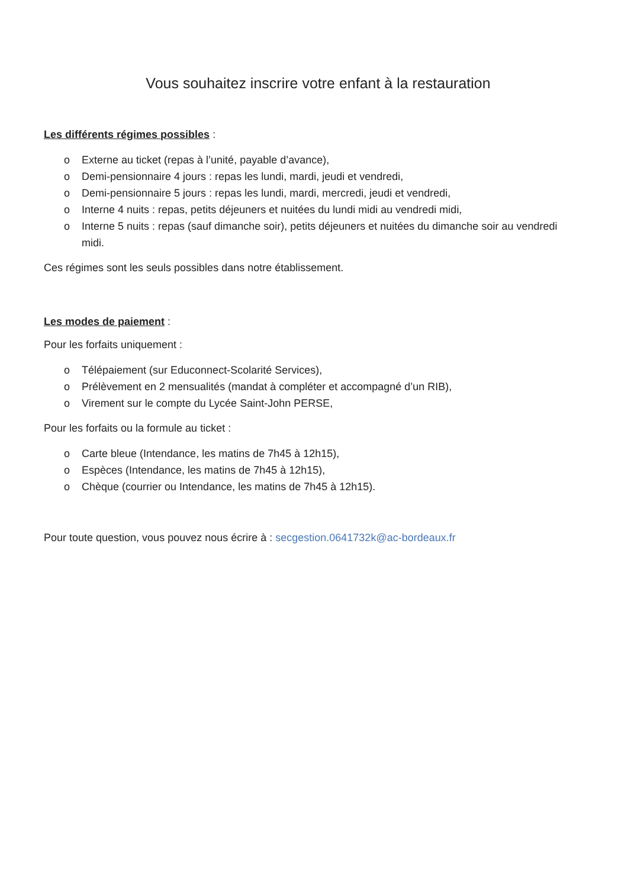Vous souhaitez inscrire votre enfant à la restauration
Les différents régimes possibles :
o Externe au ticket (repas à l’unité, payable d’avance),
o Demi-pensionnaire 4 jours : repas les lundi, mardi, jeudi et vendredi,
o Demi-pensionnaire 5 jours : repas les lundi, mardi, mercredi, jeudi et vendredi,
o Interne 4 nuits : repas, petits déjeuners et nuitées du lundi midi au vendredi midi,
o Interne 5 nuits : repas (sauf dimanche soir), petits déjeuners et nuitées du dimanche soir au vendredi midi.
Ces régimes sont les seuls possibles dans notre établissement.
Les modes de paiement :
Pour les forfaits uniquement :
o Télépaiement (sur Educonnect-Scolarité Services),
o Prélèvement en 2 mensualités (mandat à compléter et accompagné d’un RIB),
o Virement sur le compte du Lycée Saint-John PERSE,
Pour les forfaits ou la formule au ticket :
o Carte bleue (Intendance, les matins de 7h45 à 12h15),
o Espèces (Intendance, les matins de 7h45 à 12h15),
o Chèque (courrier ou Intendance, les matins de 7h45 à 12h15).
Pour toute question, vous pouvez nous écrire à : secgestion.0641732k@ac-bordeaux.fr